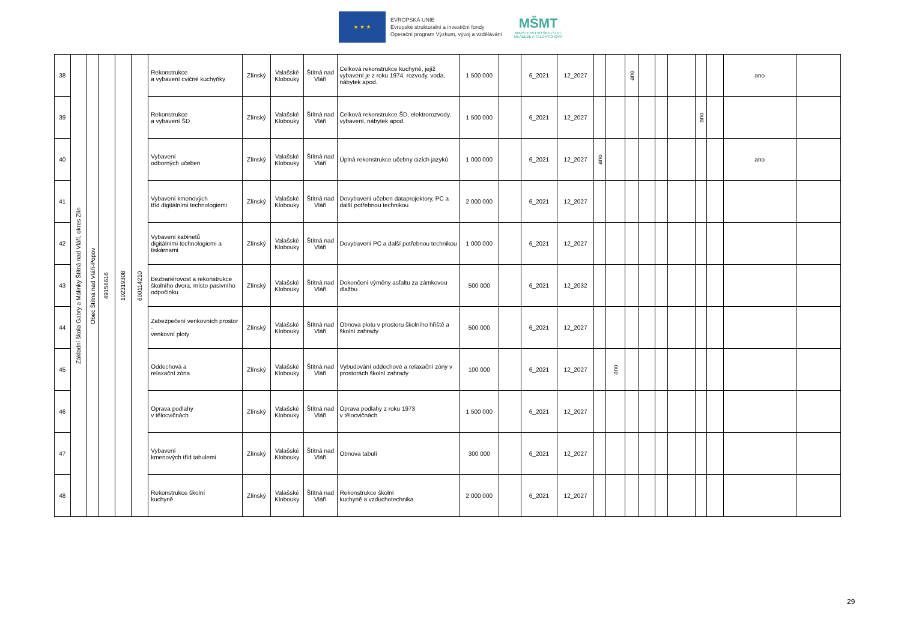★ ★ ★
EVROPSKÁ UNIE
Evropské strukturální a investiční fondy
Operační program Výzkum, vývoj a vzdělávání
MŠMT
MINISTERSTVO ŠKOLSTVÍ,
MLÁDEŽE A TĚLOVÝCHOVY
| 38 | Základní škola Gabry a Málinky Štítná nad Vláří, okres Zlín | Obec Štítná nad Vláří-Popov | 49156616 | 102319308 | 600114210 | Rekonstrukce a vybavení cvičné kuchyňky | Zlínský | Valašské Klobouky | Štítná nad Vláří | Celková rekonstrukce kuchyně, jejíž vybavení je z roku 1974, rozvody, voda, nábytek apod. | 1 500 000 | | 6_2021 | 12_2027 | | | ano | | | | | | ano | |
| 39 | | | | | | Rekonstrukce a vybavení ŠD | Zlínský | Valašské Klobouky | Štítná nad Vláří | Celková rekonstrukce ŠD, elektrorozvody, vybavení, nábytek apod. | 1 500 000 | | 6_2021 | 12_2027 | | | | | | | ano | | | |
| 40 | | | | | | Vybavení odborných učeben | Zlínský | Valašské Klobouky | Štítná nad Vláří | Úplná rekonstrukce učebny cizích jazyků | 1 000 000 | | 6_2021 | 12_2027 | ano | | | | | | | | ano | |
| 41 | | | | | | Vybavení kmenových tříd digitálními technologiemi | Zlínský | Valašské Klobouky | Štítná nad Vláří | Dovybavení učeben dataprojektory, PC a další potřebnou technikou | 2 000 000 | | 6_2021 | 12_2027 | | | | | | | | | | |
| 42 | | | | | | Vybavení kabinetů digitálními technologiemi a tiskárnami | Zlínský | Valašské Klobouky | Štítná nad Vláří | Dovybavení PC a další potřebnou technikou | 1 000 000 | | 6_2021 | 12_2027 | | | | | | | | | | |
| 43 | | | | | | Bezbariérovost a rekonstrukce školního dvora, místo pasivního odpočinku | Zlínský | Valašské Klobouky | Štítná nad Vláří | Dokončení výměny asfaltu za zámkovou dlažbu | 500 000 | | 6_2021 | 12_2032 | | | | | | | | | | |
| 44 | | | | | | Zabezpečení venkovních prostor - venkovní ploty | Zlínský | Valašské Klobouky | Štítná nad Vláří | Obnova plotu v prostoru školního hřiště a školní zahrady | 500 000 | | 6_2021 | 12_2027 | | | | | | | | | | |
| 45 | | | | | | Oddechová a relaxační zóna | Zlínský | Valašské Klobouky | Štítná nad Vláří | Vybudování oddechové a relaxační zóny v prostorách školní zahrady | 100 000 | | 6_2021 | 12_2027 | | ano | | | | | | | | |
| 46 | | | | | | Oprava podlahy v tělocvičnách | Zlínský | Valašské Klobouky | Štítná nad Vláří | Oprava podlahy z roku 1973 v tělocvičnách | 1 500 000 | | 6_2021 | 12_2027 | | | | | | | | | | |
| 47 | | | | | | Vybavení kmenových tříd tabulemi | Zlínský | Valašské Klobouky | Štítná nad Vláří | Obnova tabulí | 300 000 | | 6_2021 | 12_2027 | | | | | | | | | | |
| 48 | | | | | | Rekonstrukce školní kuchyně | Zlínský | Valašské Klobouky | Štítná nad Vláří | Rekonstrukce školní kuchyně a vzduchotechnika | 2 000 000 | | 6_2021 | 12_2027 | | | | | | | | | | |
29